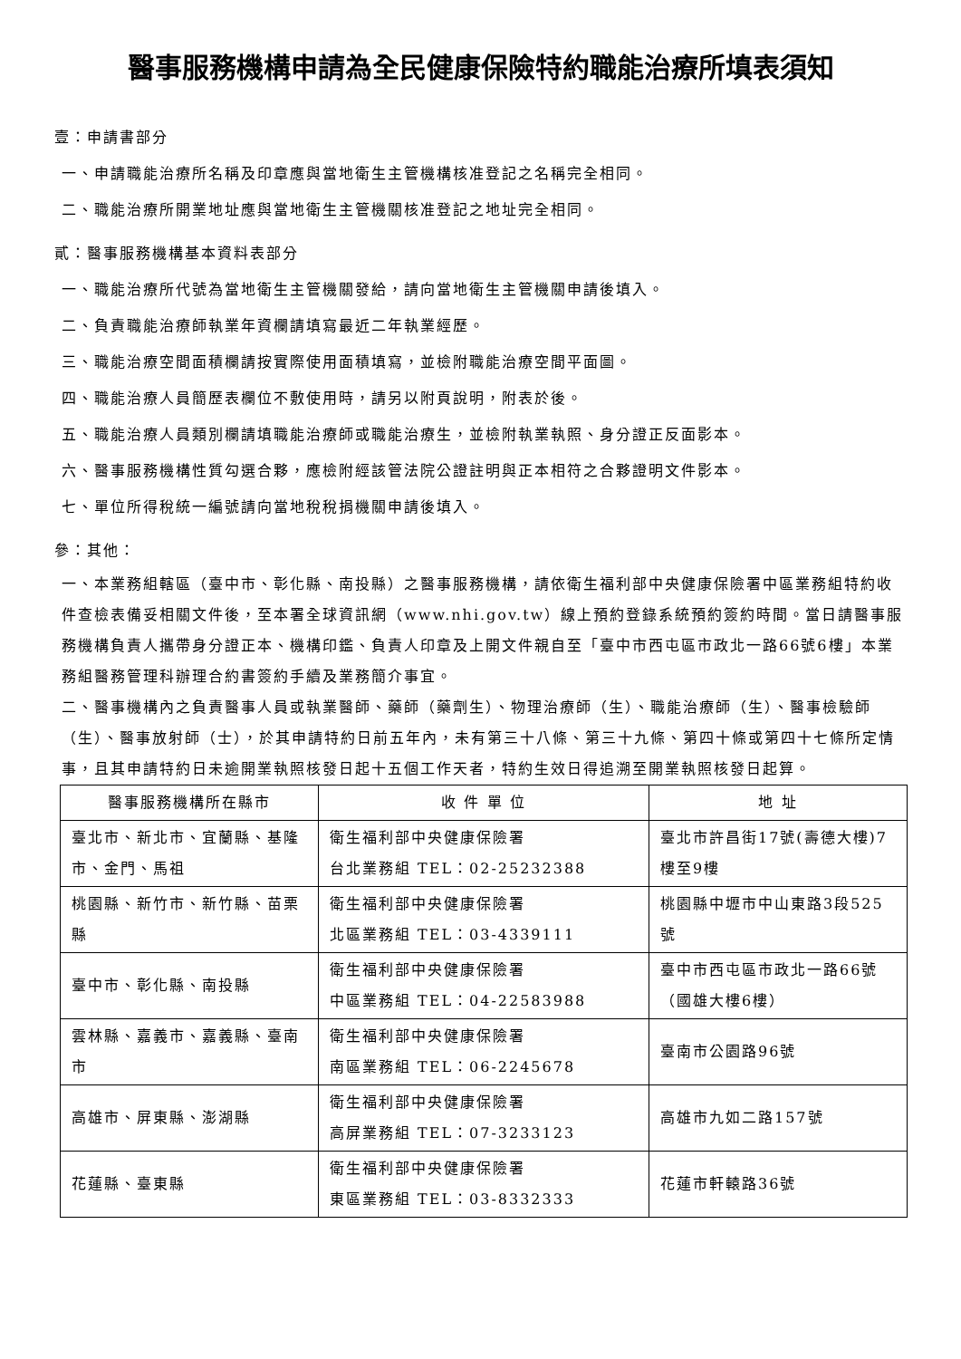醫事服務機構申請為全民健康保險特約職能治療所填表須知
壹：申請書部分
一、申請職能治療所名稱及印章應與當地衛生主管機構核准登記之名稱完全相同。
二、職能治療所開業地址應與當地衛生主管機關核准登記之地址完全相同。
貳：醫事服務機構基本資料表部分
一、職能治療所代號為當地衛生主管機關發給，請向當地衛生主管機關申請後填入。
二、負責職能治療師執業年資欄請填寫最近二年執業經歷。
三、職能治療空間面積欄請按實際使用面積填寫，並檢附職能治療空間平面圖。
四、職能治療人員簡歷表欄位不敷使用時，請另以附頁說明，附表於後。
五、職能治療人員類別欄請填職能治療師或職能治療生，並檢附執業執照、身分證正反面影本。
六、醫事服務機構性質勾選合夥，應檢附經該管法院公證註明與正本相符之合夥證明文件影本。
七、單位所得稅統一編號請向當地稅稅捐機關申請後填入。
參：其他：
一、本業務組轄區（臺中市、彰化縣、南投縣）之醫事服務機構，請依衛生福利部中央健康保險署中區業務組特約收件查檢表備妥相關文件後，至本署全球資訊網（www.nhi.gov.tw）線上預約登錄系統預約簽約時間。當日請醫事服務機構負責人攜帶身分證正本、機構印鑑、負責人印章及上開文件親自至「臺中市西屯區市政北一路66號6樓」本業務組醫務管理科辦理合約書簽約手續及業務簡介事宜。
二、醫事機構內之負責醫事人員或執業醫師、藥師（藥劑生）、物理治療師（生）、職能治療師（生）、醫事檢驗師（生）、醫事放射師（士），於其申請特約日前五年內，未有第三十八條、第三十九條、第四十條或第四十七條所定情事，且其申請特約日未逾開業執照核發日起十五個工作天者，特約生效日得追溯至開業執照核發日起算。
| 醫事服務機構所在縣市 | 收 件 單 位 | 地 址 |
| --- | --- | --- |
| 臺北市、新北市、宜蘭縣、基隆市、金門、馬祖 | 衛生福利部中央健康保險署 台北業務組 TEL：02-25232388 | 臺北市許昌街17號(壽德大樓)7樓至9樓 |
| 桃園縣、新竹市、新竹縣、苗栗縣 | 衛生福利部中央健康保險署 北區業務組 TEL：03-4339111 | 桃園縣中壢市中山東路3段525號 |
| 臺中市、彰化縣、南投縣 | 衛生福利部中央健康保險署 中區業務組 TEL：04-22583988 | 臺中市西屯區市政北一路66號（國雄大樓6樓） |
| 雲林縣、嘉義市、嘉義縣、臺南市 | 衛生福利部中央健康保險署 南區業務組 TEL：06-2245678 | 臺南市公園路96號 |
| 高雄市、屏東縣、澎湖縣 | 衛生福利部中央健康保險署 高屏業務組 TEL：07-3233123 | 高雄市九如二路157號 |
| 花蓮縣、臺東縣 | 衛生福利部中央健康保險署 東區業務組 TEL：03-8332333 | 花蓮市軒轅路36號 |